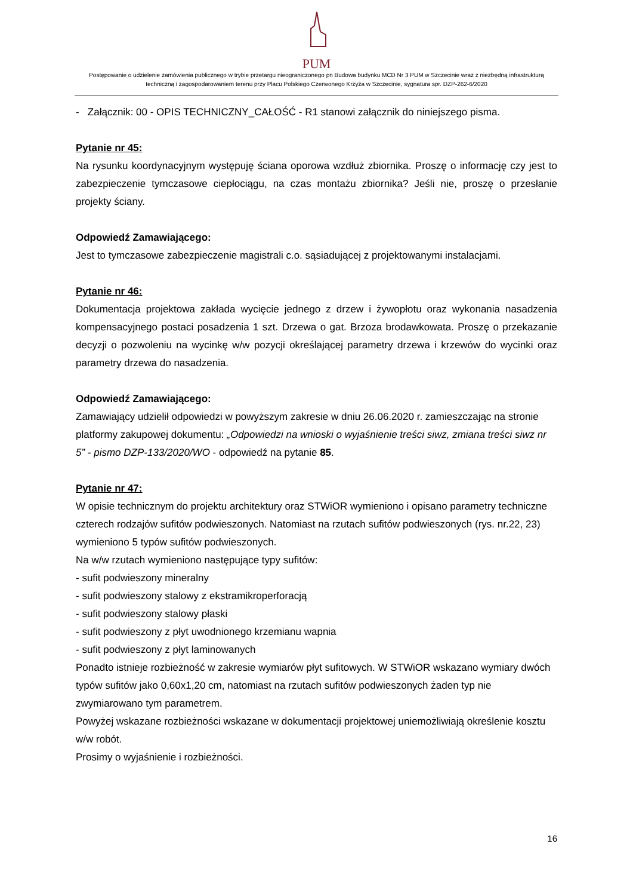PUM
Postępowanie o udzielenie zamówienia publicznego w trybie przetargu nieograniczonego pn Budowa budynku MCD Nr 3 PUM w Szczecinie wraz z niezbędną infrastrukturą techniczną i zagospodarowaniem terenu przy Placu Polskiego Czerwonego Krzyża w Szczecinie, sygnatura spr. DZP-262-6/2020
- Załącznik: 00 - OPIS TECHNICZNY_CAŁOŚĆ - R1 stanowi załącznik do niniejszego pisma.
Pytanie nr 45:
Na rysunku koordynacyjnym występuję ściana oporowa wzdłuż zbiornika. Proszę o informację czy jest to zabezpieczenie tymczasowe ciepłociągu, na czas montażu zbiornika? Jeśli nie, proszę o przesłanie projekty ściany.
Odpowiedź Zamawiającego:
Jest to tymczasowe zabezpieczenie magistrali c.o. sąsiadującej z projektowanymi instalacjami.
Pytanie nr 46:
Dokumentacja projektowa zakłada wycięcie jednego z drzew i żywopłotu oraz wykonania nasadzenia kompensacyjnego postaci posadzenia 1 szt. Drzewa o gat. Brzoza brodawkowata. Proszę o przekazanie decyzji o pozwoleniu na wycinkę w/w pozycji określającej parametry drzewa i krzewów do wycinki oraz parametry drzewa do nasadzenia.
Odpowiedź Zamawiającego:
Zamawiający udzielił odpowiedzi w powyższym zakresie w dniu 26.06.2020 r. zamieszczając na stronie platformy zakupowej dokumentu: „Odpowiedzi na wnioski o wyjaśnienie treści siwz, zmiana treści siwz nr 5” - pismo DZP-133/2020/WO - odpowiedź na pytanie 85.
Pytanie nr 47:
W opisie technicznym do projektu architektury oraz STWiOR wymieniono i opisano parametry techniczne czterech rodzajów sufitów podwieszonych. Natomiast na rzutach sufitów podwieszonych (rys. nr.22, 23) wymieniono 5 typów sufitów podwieszonych.
Na w/w rzutach wymieniono następujące typy sufitów:
- sufit podwieszony mineralny
- sufit podwieszony stalowy z ekstramikroperforacją
- sufit podwieszony stalowy płaski
- sufit podwieszony z płyt uwodnionego krzemianu wapnia
- sufit podwieszony z płyt laminowanych
Ponadto istnieje rozbieżność w zakresie wymiarów płyt sufitowych. W STWiOR wskazano wymiary dwóch typów sufitów jako 0,60x1,20 cm, natomiast na rzutach sufitów podwieszonych żaden typ nie zwymiarowano tym parametrem.
Powyżej wskazane rozbieżności wskazane w dokumentacji projektowej uniemożliwiają określenie kosztu w/w robót.
Prosimy o wyjaśnienie i rozbieżności.
16